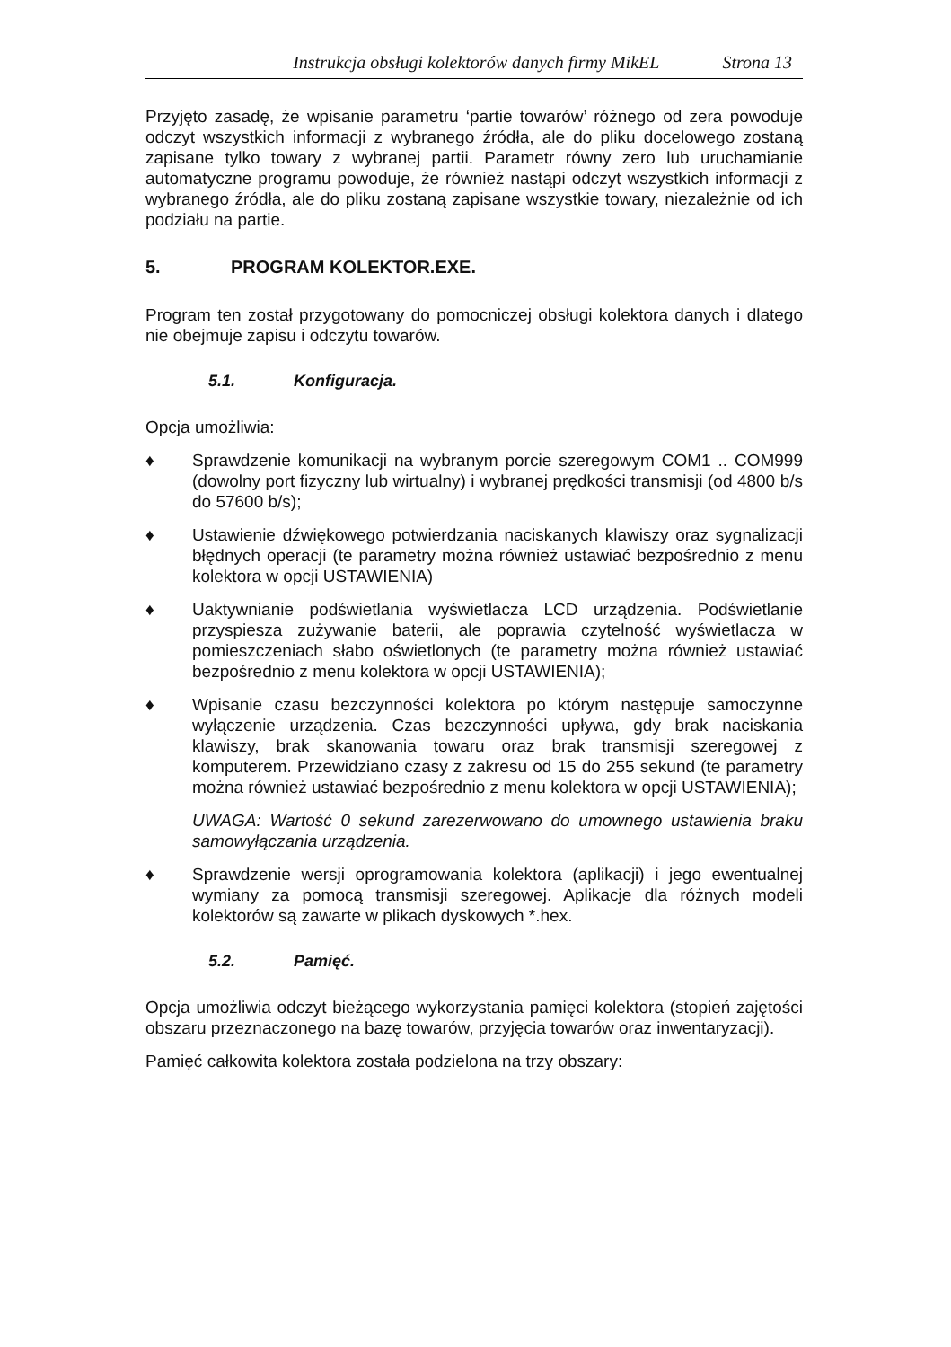Instrukcja obsługi kolektorów danych firmy MikEL Strona 13
Przyjęto zasadę, że wpisanie parametru ‘partie towarów’ różnego od zera powoduje odczyt wszystkich informacji z wybranego źródła, ale do pliku docelowego zostaną zapisane tylko towary z wybranej partii. Parametr równy zero lub uruchamianie automatyczne programu powoduje, że również nastąpi odczyt wszystkich informacji z wybranego źródła, ale do pliku zostaną zapisane wszystkie towary, niezależnie od ich podziału na partie.
5. PROGRAM KOLEKTOR.EXE.
Program ten został przygotowany do pomocniczej obsługi kolektora danych i dlatego nie obejmuje zapisu i odczytu towarów.
5.1. Konfiguracja.
Opcja umożliwia:
♦ Sprawdzenie komunikacji na wybranym porcie szeregowym COM1 .. COM999 (dowolny port fizyczny lub wirtualny) i wybranej prędkości transmisji (od 4800 b/s do 57600 b/s);
♦ Ustawienie dźwiękowego potwierdzania naciskanych klawiszy oraz sygnalizacji błędnych operacji (te parametry można również ustawiać bezpośrednio z menu kolektora w opcji USTAWIENIA)
♦ Uaktywnianie podświetlania wyświetlacza LCD urządzenia. Podświetlanie przyspiesza zużywanie baterii, ale poprawia czytelność wyświetlacza w pomieszczeniach słabo oświetlonych (te parametry można również ustawiać bezpośrednio z menu kolektora w opcji USTAWIENIA);
♦ Wpisanie czasu bezczynności kolektora po którym następuje samoczynne wyłączenie urządzenia. Czas bezczynności upływa, gdy brak naciskania klawiszy, brak skanowania towaru oraz brak transmisji szeregowej z komputerem. Przewidziano czasy z zakresu od 15 do 255 sekund (te parametry można również ustawiać bezpośrednio z menu kolektora w opcji USTAWIENIA);
UWAGA: Wartość 0 sekund zarezerwowano do umownego ustawienia braku samowyłączania urządzenia.
♦ Sprawdzenie wersji oprogramowania kolektora (aplikacji) i jego ewentualnej wymiany za pomocą transmisji szeregowej. Aplikacje dla różnych modeli kolektorów są zawarte w plikach dyskowych *.hex.
5.2. Pamięć.
Opcja umożliwia odczyt bieżącego wykorzystania pamięci kolektora (stopień zajętości obszaru przeznaczonego na bazę towarów, przyjęcia towarów oraz inwentaryzacji).
Pamięć całkowita kolektora została podzielona na trzy obszary: